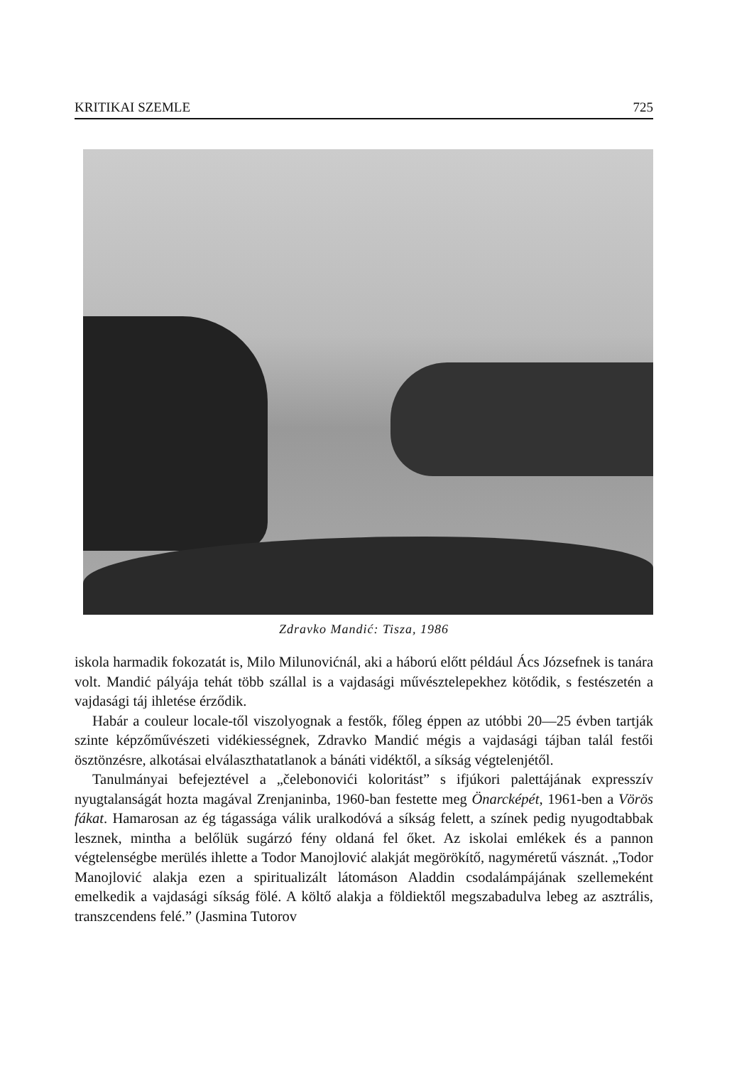KRITIKAI SZEMLE 725
Zdravko Mandić: Tisza, 1986
iskola harmadik fokozatát is, Milo Milunovićnál, aki a háború előtt például Ács Józsefnek is tanára volt. Mandić pályája tehát több szállal is a vajdasági művésztelepekhez kötődik, s festészetén a vajdasági táj ihletése érződik.
Habár a couleur locale-től viszolyognak a festők, főleg éppen az utóbbi 20—25 évben tartják szinte képzőművészeti vidékiességnek, Zdravko Mandić mégis a vajdasági tájban talál festői ösztönzésre, alkotásai elválaszthatatlanok a bánáti vidéktől, a síkság végtelenjétől.
Tanulmányai befejeztével a „čelebonovići koloritást” s ifjúkori palettájának expresszív nyugtalanságát hozta magával Zrenjaninba, 1960-ban festette meg Önarcképét, 1961-ben a Vörös fákat. Hamarosan az ég tágassága válik uralkodóvá a síkság felett, a színek pedig nyugodtabbak lesznek, mintha a belőlük sugárzó fény oldaná fel őket. Az iskolai emlékek és a pannon végtelenségbe merülés ihlette a Todor Manojlović alakját megörökítő, nagyméretű vásznát. „Todor Manojlović alakja ezen a spiritualizált látomáson Aladdin csodalámpájának szellemeként emelkedik a vajdasági síkság fölé. A költő alakja a földiektől megszabadulva lebeg az asztrális, transzcendens felé.” (Jasmina Tutorov